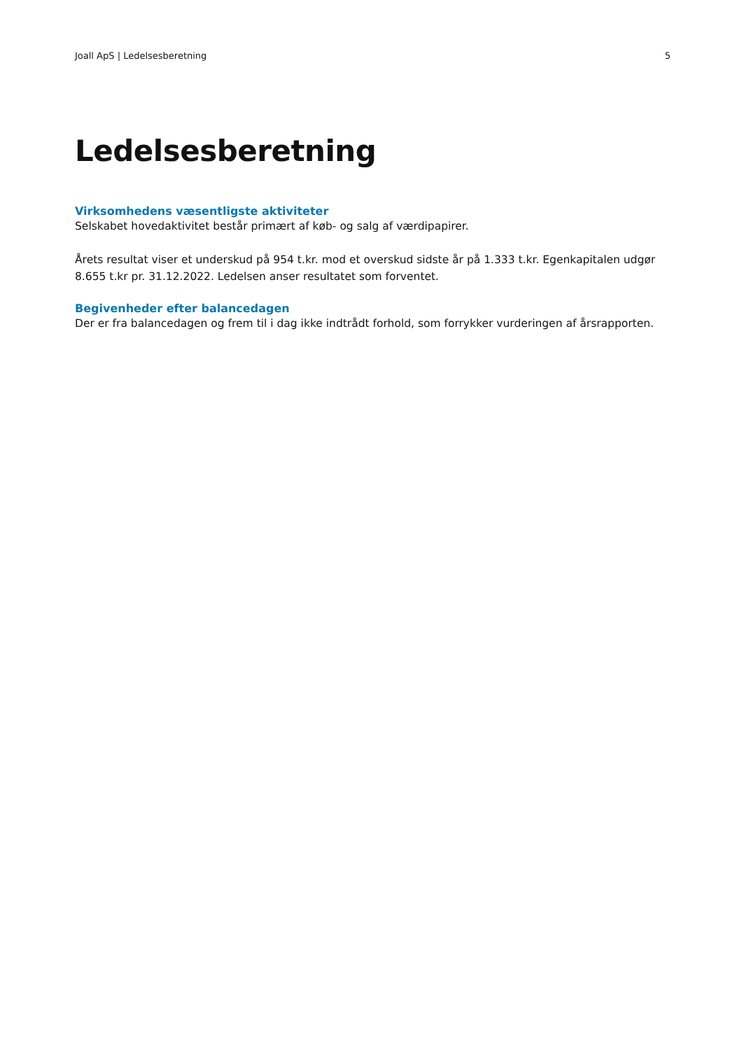Joall ApS | Ledelsesberetning 5
Ledelsesberetning
Virksomhedens væsentligste aktiviteter
Selskabet hovedaktivitet består primært af køb- og salg af værdipapirer.
Årets resultat viser et underskud på 954 t.kr. mod et overskud sidste år på 1.333 t.kr. Egenkapitalen udgør 8.655 t.kr pr. 31.12.2022. Ledelsen anser resultatet som forventet.
Begivenheder efter balancedagen
Der er fra balancedagen og frem til i dag ikke indtrådt forhold, som forrykker vurderingen af årsrapporten.